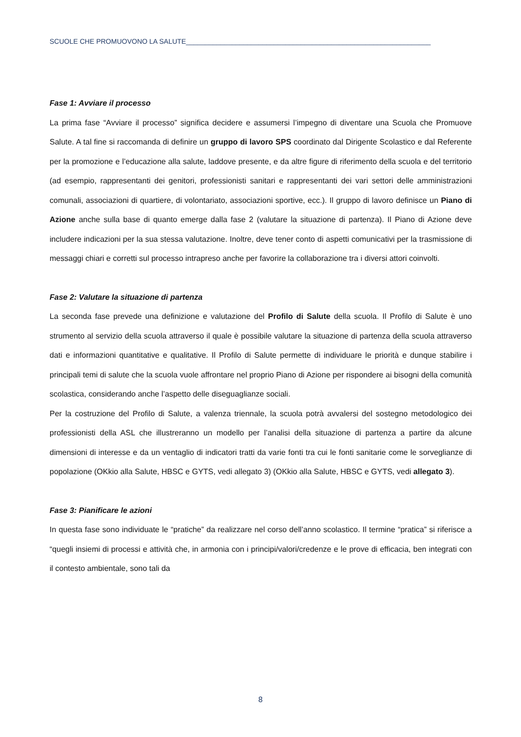SCUOLE CHE PROMUOVONO LA SALUTE________________________________________________________________
Fase 1: Avviare il processo
La prima fase “Avviare il processo” significa decidere e assumersi l’impegno di diventare una Scuola che Promuove Salute. A tal fine si raccomanda di definire un gruppo di lavoro SPS coordinato dal Dirigente Scolastico e dal Referente per la promozione e l’educazione alla salute, laddove presente, e da altre figure di riferimento della scuola e del territorio (ad esempio, rappresentanti dei genitori, professionisti sanitari e rappresentanti dei vari settori delle amministrazioni comunali, associazioni di quartiere, di volontariato, associazioni sportive, ecc.). Il gruppo di lavoro definisce un Piano di Azione anche sulla base di quanto emerge dalla fase 2 (valutare la situazione di partenza). Il Piano di Azione deve includere indicazioni per la sua stessa valutazione. Inoltre, deve tener conto di aspetti comunicativi per la trasmissione di messaggi chiari e corretti sul processo intrapreso anche per favorire la collaborazione tra i diversi attori coinvolti.
Fase 2: Valutare la situazione di partenza
La seconda fase prevede una definizione e valutazione del Profilo di Salute della scuola. Il Profilo di Salute è uno strumento al servizio della scuola attraverso il quale è possibile valutare la situazione di partenza della scuola attraverso dati e informazioni quantitative e qualitative. Il Profilo di Salute permette di individuare le priorità e dunque stabilire i principali temi di salute che la scuola vuole affrontare nel proprio Piano di Azione per rispondere ai bisogni della comunità scolastica, considerando anche l’aspetto delle diseguaglianze sociali.
Per la costruzione del Profilo di Salute, a valenza triennale, la scuola potrà avvalersi del sostegno metodologico dei professionisti della ASL che illustreranno un modello per l’analisi della situazione di partenza a partire da alcune dimensioni di interesse e da un ventaglio di indicatori tratti da varie fonti tra cui le fonti sanitarie come le sorveglianze di popolazione (OKkio alla Salute, HBSC e GYTS, vedi allegato 3) (OKkio alla Salute, HBSC e GYTS, vedi allegato 3).
Fase 3: Pianificare le azioni
In questa fase sono individuate le “pratiche” da realizzare nel corso dell’anno scolastico. Il termine “pratica” si riferisce a “quegli insiemi di processi e attività che, in armonia con i principi/valori/credenze e le prove di efficacia, ben integrati con il contesto ambientale, sono tali da
8